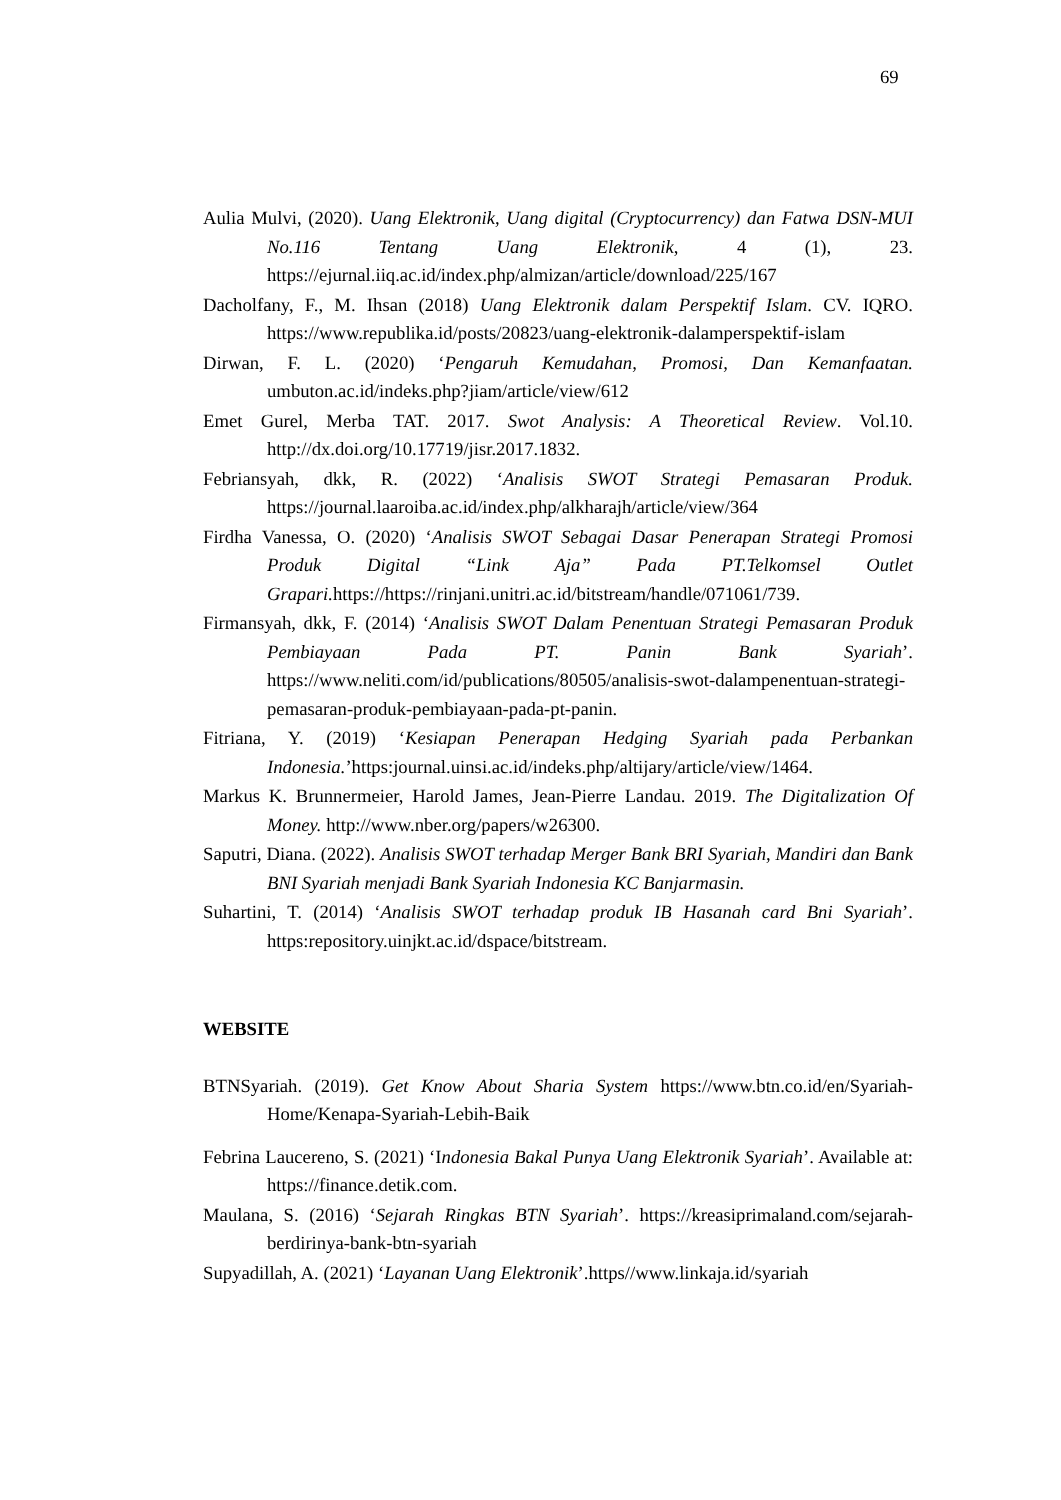69
Aulia Mulvi, (2020). Uang Elektronik, Uang digital (Cryptocurrency) dan Fatwa DSN-MUI No.116 Tentang Uang Elektronik, 4 (1), 23. https://ejurnal.iiq.ac.id/index.php/almizan/article/download/225/167
Dacholfany, F., M. Ihsan (2018) Uang Elektronik dalam Perspektif Islam. CV. IQRO. https://www.republika.id/posts/20823/uang-elektronik-dalamperspektif-islam
Dirwan, F. L. (2020) ‘Pengaruh Kemudahan, Promosi, Dan Kemanfaatan. umbuton.ac.id/indeks.php?jiam/article/view/612
Emet Gurel, Merba TAT. 2017. Swot Analysis: A Theoretical Review. Vol.10. http://dx.doi.org/10.17719/jisr.2017.1832.
Febriansyah, dkk, R. (2022) ‘Analisis SWOT Strategi Pemasaran Produk. https://journal.laaroiba.ac.id/index.php/alkharajh/article/view/364
Firdha Vanessa, O. (2020) ‘Analisis SWOT Sebagai Dasar Penerapan Strategi Promosi Produk Digital “Link Aja” Pada PT.Telkomsel Outlet Grapari. https://https://rinjani.unitri.ac.id/bitstream/handle/071061/739.
Firmansyah, dkk, F. (2014) ‘Analisis SWOT Dalam Penentuan Strategi Pemasaran Produk Pembiayaan Pada PT. Panin Bank Syariah’. https://www.neliti.com/id/publications/80505/analisis-swot-dalampenentuan-strategi-pemasaran-produk-pembiayaan-pada-pt-panin.
Fitriana, Y. (2019) ‘Kesiapan Penerapan Hedging Syariah pada Perbankan Indonesia.’https:journal.uinsi.ac.id/indeks.php/altijary/article/view/1464.
Markus K. Brunnermeier, Harold James, Jean-Pierre Landau. 2019. The Digitalization Of Money. http://www.nber.org/papers/w26300.
Saputri, Diana. (2022). Analisis SWOT terhadap Merger Bank BRI Syariah, Mandiri dan Bank BNI Syariah menjadi Bank Syariah Indonesia KC Banjarmasin.
Suhartini, T. (2014) ‘Analisis SWOT terhadap produk IB Hasanah card Bni Syariah’. https:repository.uinjkt.ac.id/dspace/bitstream.
WEBSITE
BTNSyariah. (2019). Get Know About Sharia System https://www.btn.co.id/en/Syariah-Home/Kenapa-Syariah-Lebih-Baik
Febrina Laucereno, S. (2021) ‘Indonesia Bakal Punya Uang Elektronik Syariah’. Available at: https://finance.detik.com.
Maulana, S. (2016) ‘Sejarah Ringkas BTN Syariah’. https://kreasiprimaland.com/sejarah-berdirinya-bank-btn-syariah
Supyadillah, A. (2021) ‘Layanan Uang Elektronik’.https//www.linkaja.id/syariah